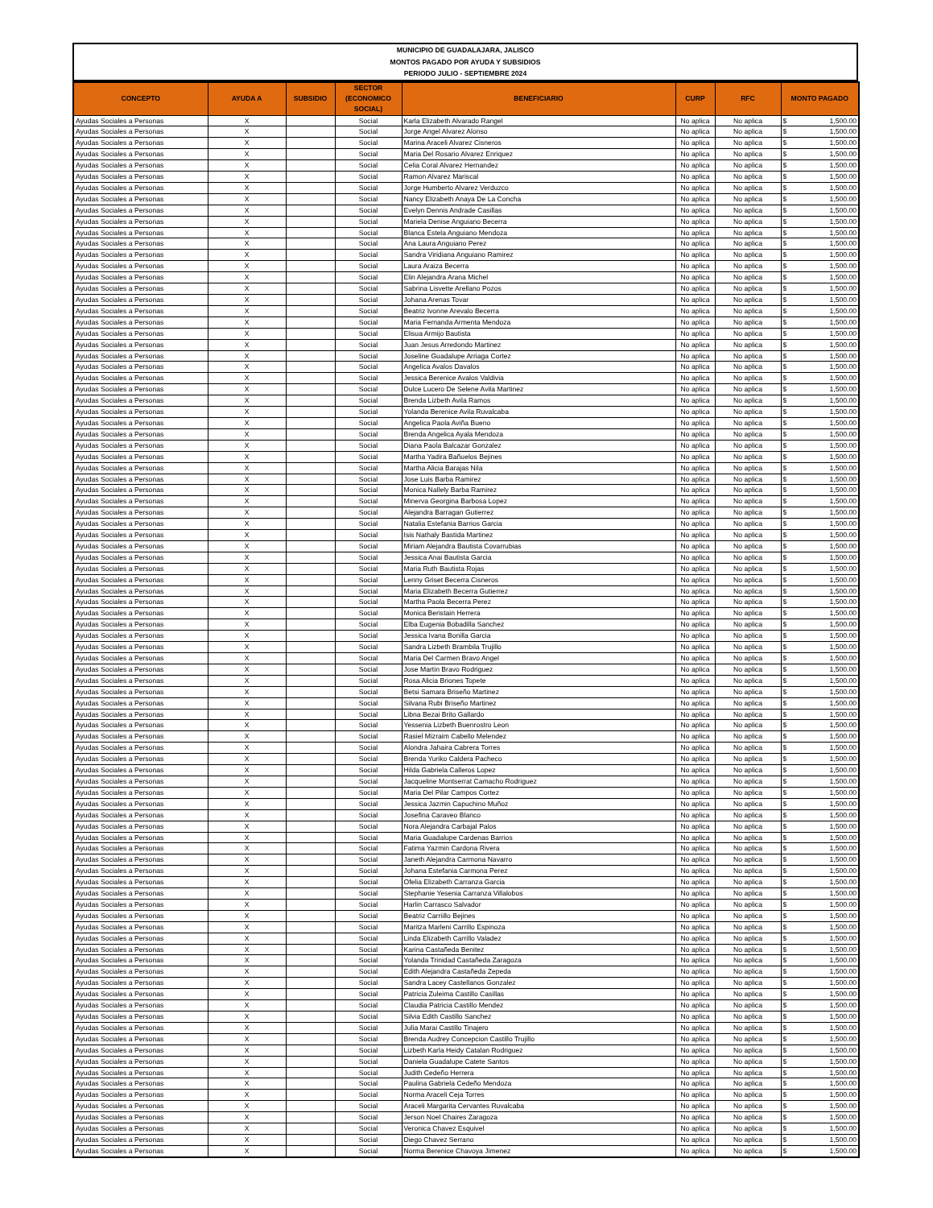| MUNICIPIO DE GUADALAJARA, JALISCO MONTOS PAGADO POR AYUDA Y SUBSIDIOS PERIODO JULIO - SEPTIEMBRE 2024 |
| CONCEPTO | AYUDA A | SUBSIDIO | SECTOR (ECONOMICO SOCIAL) | BENEFICIARIO | CURP | RFC | MONTO PAGADO |
| --- | --- | --- | --- | --- | --- | --- | --- |
| Ayudas Sociales a Personas | X | | Social | Karla Elizabeth Alvarado Rangel | No aplica | No aplica | $ 1,500.00 |
| Ayudas Sociales a Personas | X | | Social | Jorge Angel Alvarez Alonso | No aplica | No aplica | $ 1,500.00 |
| Ayudas Sociales a Personas | X | | Social | Marina Araceli Alvarez Cisneros | No aplica | No aplica | $ 1,500.00 |
| Ayudas Sociales a Personas | X | | Social | Maria Del Rosario Alvarez Enriquez | No aplica | No aplica | $ 1,500.00 |
| Ayudas Sociales a Personas | X | | Social | Celia Coral Alvarez Hernandez | No aplica | No aplica | $ 1,500.00 |
| Ayudas Sociales a Personas | X | | Social | Ramon Alvarez Mariscal | No aplica | No aplica | $ 1,500.00 |
| Ayudas Sociales a Personas | X | | Social | Jorge Humberto Alvarez Verduzco | No aplica | No aplica | $ 1,500.00 |
| Ayudas Sociales a Personas | X | | Social | Nancy Elizabeth Anaya De La Concha | No aplica | No aplica | $ 1,500.00 |
| Ayudas Sociales a Personas | X | | Social | Evelyn Dennis Andrade Casillas | No aplica | No aplica | $ 1,500.00 |
| Ayudas Sociales a Personas | X | | Social | Mariela Denise Anguiano Becerra | No aplica | No aplica | $ 1,500.00 |
| Ayudas Sociales a Personas | X | | Social | Blanca Estela Anguiano Mendoza | No aplica | No aplica | $ 1,500.00 |
| Ayudas Sociales a Personas | X | | Social | Ana Laura Anguiano Perez | No aplica | No aplica | $ 1,500.00 |
| Ayudas Sociales a Personas | X | | Social | Sandra Viridiana Anguiano Ramirez | No aplica | No aplica | $ 1,500.00 |
| Ayudas Sociales a Personas | X | | Social | Laura Araiza Becerra | No aplica | No aplica | $ 1,500.00 |
| Ayudas Sociales a Personas | X | | Social | Elin Alejandra Arana Michel | No aplica | No aplica | $ 1,500.00 |
| Ayudas Sociales a Personas | X | | Social | Sabrina Lisvette Arellano Pozos | No aplica | No aplica | $ 1,500.00 |
| Ayudas Sociales a Personas | X | | Social | Johana Arenas Tovar | No aplica | No aplica | $ 1,500.00 |
| Ayudas Sociales a Personas | X | | Social | Beatriz Ivonne Arevalo Becerra | No aplica | No aplica | $ 1,500.00 |
| Ayudas Sociales a Personas | X | | Social | Maria Fernanda Armenta Mendoza | No aplica | No aplica | $ 1,500.00 |
| Ayudas Sociales a Personas | X | | Social | Elisua Armijo Bautista | No aplica | No aplica | $ 1,500.00 |
| Ayudas Sociales a Personas | X | | Social | Juan Jesus Arredondo Martinez | No aplica | No aplica | $ 1,500.00 |
| Ayudas Sociales a Personas | X | | Social | Joseline Guadalupe Arriaga Cortez | No aplica | No aplica | $ 1,500.00 |
| Ayudas Sociales a Personas | X | | Social | Angelica Avalos Davalos | No aplica | No aplica | $ 1,500.00 |
| Ayudas Sociales a Personas | X | | Social | Jessica Berenice Avalos Valdivia | No aplica | No aplica | $ 1,500.00 |
| Ayudas Sociales a Personas | X | | Social | Dulce Lucero De Selene Avila Martinez | No aplica | No aplica | $ 1,500.00 |
| Ayudas Sociales a Personas | X | | Social | Brenda Lizbeth Avila Ramos | No aplica | No aplica | $ 1,500.00 |
| Ayudas Sociales a Personas | X | | Social | Yolanda Berenice Avila Ruvalcaba | No aplica | No aplica | $ 1,500.00 |
| Ayudas Sociales a Personas | X | | Social | Angelica Paola Aviña Bueno | No aplica | No aplica | $ 1,500.00 |
| Ayudas Sociales a Personas | X | | Social | Brenda Angelica Ayala Mendoza | No aplica | No aplica | $ 1,500.00 |
| Ayudas Sociales a Personas | X | | Social | Diana Paola Balcazar Gonzalez | No aplica | No aplica | $ 1,500.00 |
| Ayudas Sociales a Personas | X | | Social | Martha Yadira Bañuelos Bejines | No aplica | No aplica | $ 1,500.00 |
| Ayudas Sociales a Personas | X | | Social | Martha Alicia Barajas Nila | No aplica | No aplica | $ 1,500.00 |
| Ayudas Sociales a Personas | X | | Social | Jose Luis Barba Ramirez | No aplica | No aplica | $ 1,500.00 |
| Ayudas Sociales a Personas | X | | Social | Monica Nallely Barba Ramirez | No aplica | No aplica | $ 1,500.00 |
| Ayudas Sociales a Personas | X | | Social | Minerva Georgina Barbosa Lopez | No aplica | No aplica | $ 1,500.00 |
| Ayudas Sociales a Personas | X | | Social | Alejandra Barragan Gutierrez | No aplica | No aplica | $ 1,500.00 |
| Ayudas Sociales a Personas | X | | Social | Natalia Estefania Barrios Garcia | No aplica | No aplica | $ 1,500.00 |
| Ayudas Sociales a Personas | X | | Social | Isis Nathaly Bastida Martinez | No aplica | No aplica | $ 1,500.00 |
| Ayudas Sociales a Personas | X | | Social | Miriam Alejandra Bautista Covarrubias | No aplica | No aplica | $ 1,500.00 |
| Ayudas Sociales a Personas | X | | Social | Jessica Anai Bautista Garcia | No aplica | No aplica | $ 1,500.00 |
| Ayudas Sociales a Personas | X | | Social | Maria Ruth Bautista Rojas | No aplica | No aplica | $ 1,500.00 |
| Ayudas Sociales a Personas | X | | Social | Lenny Griset Becerra Cisneros | No aplica | No aplica | $ 1,500.00 |
| Ayudas Sociales a Personas | X | | Social | Maria Elizabeth Becerra Gutierrez | No aplica | No aplica | $ 1,500.00 |
| Ayudas Sociales a Personas | X | | Social | Martha Paola Becerra Perez | No aplica | No aplica | $ 1,500.00 |
| Ayudas Sociales a Personas | X | | Social | Monica Beristain Herrera | No aplica | No aplica | $ 1,500.00 |
| Ayudas Sociales a Personas | X | | Social | Elba Eugenia Bobadilla Sanchez | No aplica | No aplica | $ 1,500.00 |
| Ayudas Sociales a Personas | X | | Social | Jessica Ivana Bonilla Garcia | No aplica | No aplica | $ 1,500.00 |
| Ayudas Sociales a Personas | X | | Social | Sandra Lizbeth Brambila Trujillo | No aplica | No aplica | $ 1,500.00 |
| Ayudas Sociales a Personas | X | | Social | Maria Del Carmen Bravo Angel | No aplica | No aplica | $ 1,500.00 |
| Ayudas Sociales a Personas | X | | Social | Jose Martin Bravo Rodriguez | No aplica | No aplica | $ 1,500.00 |
| Ayudas Sociales a Personas | X | | Social | Rosa Alicia Briones Topete | No aplica | No aplica | $ 1,500.00 |
| Ayudas Sociales a Personas | X | | Social | Betsi Samara Briseño Martinez | No aplica | No aplica | $ 1,500.00 |
| Ayudas Sociales a Personas | X | | Social | Silvana Rubi Briseño Martinez | No aplica | No aplica | $ 1,500.00 |
| Ayudas Sociales a Personas | X | | Social | Libna Bezai Brito Gallardo | No aplica | No aplica | $ 1,500.00 |
| Ayudas Sociales a Personas | X | | Social | Yessenia Lizbeth Buenrostro Leon | No aplica | No aplica | $ 1,500.00 |
| Ayudas Sociales a Personas | X | | Social | Rasiel Mizraim Cabello Melendez | No aplica | No aplica | $ 1,500.00 |
| Ayudas Sociales a Personas | X | | Social | Alondra Jahaira Cabrera Torres | No aplica | No aplica | $ 1,500.00 |
| Ayudas Sociales a Personas | X | | Social | Brenda Yuriko Caldera Pacheco | No aplica | No aplica | $ 1,500.00 |
| Ayudas Sociales a Personas | X | | Social | Hilda Gabriela Calleros Lopez | No aplica | No aplica | $ 1,500.00 |
| Ayudas Sociales a Personas | X | | Social | Jacqueline Montserrat Camacho Rodriguez | No aplica | No aplica | $ 1,500.00 |
| Ayudas Sociales a Personas | X | | Social | Maria Del Pilar Campos Cortez | No aplica | No aplica | $ 1,500.00 |
| Ayudas Sociales a Personas | X | | Social | Jessica Jazmin Capuchino Muñoz | No aplica | No aplica | $ 1,500.00 |
| Ayudas Sociales a Personas | X | | Social | Josefina Caraveo Blanco | No aplica | No aplica | $ 1,500.00 |
| Ayudas Sociales a Personas | X | | Social | Nora Alejandra Carbajal Palos | No aplica | No aplica | $ 1,500.00 |
| Ayudas Sociales a Personas | X | | Social | Maria Guadalupe Cardenas Barrios | No aplica | No aplica | $ 1,500.00 |
| Ayudas Sociales a Personas | X | | Social | Fatima Yazmin Cardona Rivera | No aplica | No aplica | $ 1,500.00 |
| Ayudas Sociales a Personas | X | | Social | Janeth Alejandra Carmona Navarro | No aplica | No aplica | $ 1,500.00 |
| Ayudas Sociales a Personas | X | | Social | Johana Estefania Carmona Perez | No aplica | No aplica | $ 1,500.00 |
| Ayudas Sociales a Personas | X | | Social | Ofelia Elizabeth Carranza Garcia | No aplica | No aplica | $ 1,500.00 |
| Ayudas Sociales a Personas | X | | Social | Stephanie Yesenia Carranza Villalobos | No aplica | No aplica | $ 1,500.00 |
| Ayudas Sociales a Personas | X | | Social | Harlin Carrasco Salvador | No aplica | No aplica | $ 1,500.00 |
| Ayudas Sociales a Personas | X | | Social | Beatriz Carriillo Bejines | No aplica | No aplica | $ 1,500.00 |
| Ayudas Sociales a Personas | X | | Social | Maritza Marleni Carrillo Espinoza | No aplica | No aplica | $ 1,500.00 |
| Ayudas Sociales a Personas | X | | Social | Linda Elizabeth Carrillo Valadez | No aplica | No aplica | $ 1,500.00 |
| Ayudas Sociales a Personas | X | | Social | Karina Castañeda Benitez | No aplica | No aplica | $ 1,500.00 |
| Ayudas Sociales a Personas | X | | Social | Yolanda Trinidad Castañeda Zaragoza | No aplica | No aplica | $ 1,500.00 |
| Ayudas Sociales a Personas | X | | Social | Edith Alejandra Castañeda Zepeda | No aplica | No aplica | $ 1,500.00 |
| Ayudas Sociales a Personas | X | | Social | Sandra Lacey Castellanos Gonzalez | No aplica | No aplica | $ 1,500.00 |
| Ayudas Sociales a Personas | X | | Social | Patricia Zuleima Castillo Casillas | No aplica | No aplica | $ 1,500.00 |
| Ayudas Sociales a Personas | X | | Social | Claudia Patricia Castillo Mendez | No aplica | No aplica | $ 1,500.00 |
| Ayudas Sociales a Personas | X | | Social | Silvia Edith Castillo Sanchez | No aplica | No aplica | $ 1,500.00 |
| Ayudas Sociales a Personas | X | | Social | Julia Marai Castillo Tinajero | No aplica | No aplica | $ 1,500.00 |
| Ayudas Sociales a Personas | X | | Social | Brenda Audrey Concepcion Castillo Trujillo | No aplica | No aplica | $ 1,500.00 |
| Ayudas Sociales a Personas | X | | Social | Lizbeth Karla Heidy Catalan Rodriguez | No aplica | No aplica | $ 1,500.00 |
| Ayudas Sociales a Personas | X | | Social | Daniela Guadalupe Catete Santos | No aplica | No aplica | $ 1,500.00 |
| Ayudas Sociales a Personas | X | | Social | Judith Cedeño Herrera | No aplica | No aplica | $ 1,500.00 |
| Ayudas Sociales a Personas | X | | Social | Paulina Gabriela Cedeño Mendoza | No aplica | No aplica | $ 1,500.00 |
| Ayudas Sociales a Personas | X | | Social | Norma Araceli Ceja Torres | No aplica | No aplica | $ 1,500.00 |
| Ayudas Sociales a Personas | X | | Social | Araceli Margarita Cervantes Ruvalcaba | No aplica | No aplica | $ 1,500.00 |
| Ayudas Sociales a Personas | X | | Social | Jerson Noel Chaires Zaragoza | No aplica | No aplica | $ 1,500.00 |
| Ayudas Sociales a Personas | X | | Social | Veronica Chavez Esquivel | No aplica | No aplica | $ 1,500.00 |
| Ayudas Sociales a Personas | X | | Social | Diego Chavez Serrano | No aplica | No aplica | $ 1,500.00 |
| Ayudas Sociales a Personas | X | | Social | Norma Berenice Chavoya Jimenez | No aplica | No aplica | $ 1,500.00 |